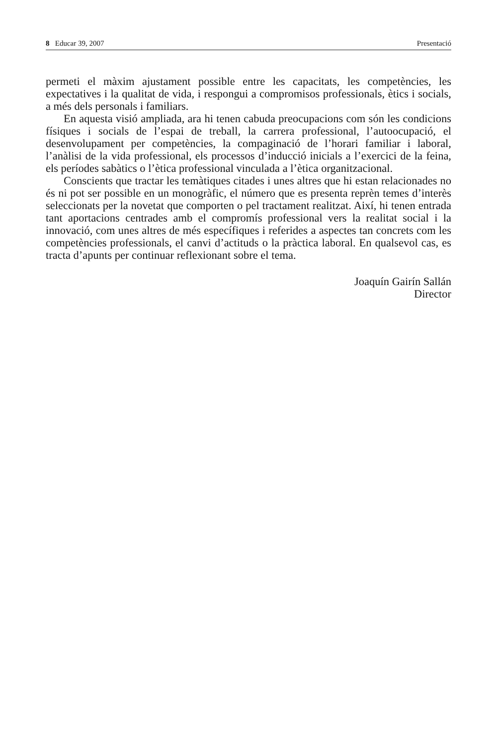8 Educar 39, 2007 Presentació
permeti el màxim ajustament possible entre les capacitats, les competències, les expectatives i la qualitat de vida, i respongui a compromisos professionals, ètics i socials, a més dels personals i familiars.
En aquesta visió ampliada, ara hi tenen cabuda preocupacions com són les condicions físiques i socials de l’espai de treball, la carrera professional, l’autoocupació, el desenvolupament per competències, la compaginació de l’horari familiar i laboral, l’anàlisi de la vida professional, els processos d’inducció inicials a l’exercici de la feina, els períodes sabàtics o l’ètica professional vinculada a l’ètica organitzacional.
Conscients que tractar les temàtiques citades i unes altres que hi estan relacionades no és ni pot ser possible en un monogràfic, el número que es presenta reprèn temes d’interès seleccionats per la novetat que comporten o pel tractament realitzat. Així, hi tenen entrada tant aportacions centrades amb el compromís professional vers la realitat social i la innovació, com unes altres de més específiques i referides a aspectes tan concrets com les competències professionals, el canvi d’actituds o la pràctica laboral. En qualsevol cas, es tracta d’apunts per continuar reflexionant sobre el tema.
Joaquín Gairín Sallán
Director